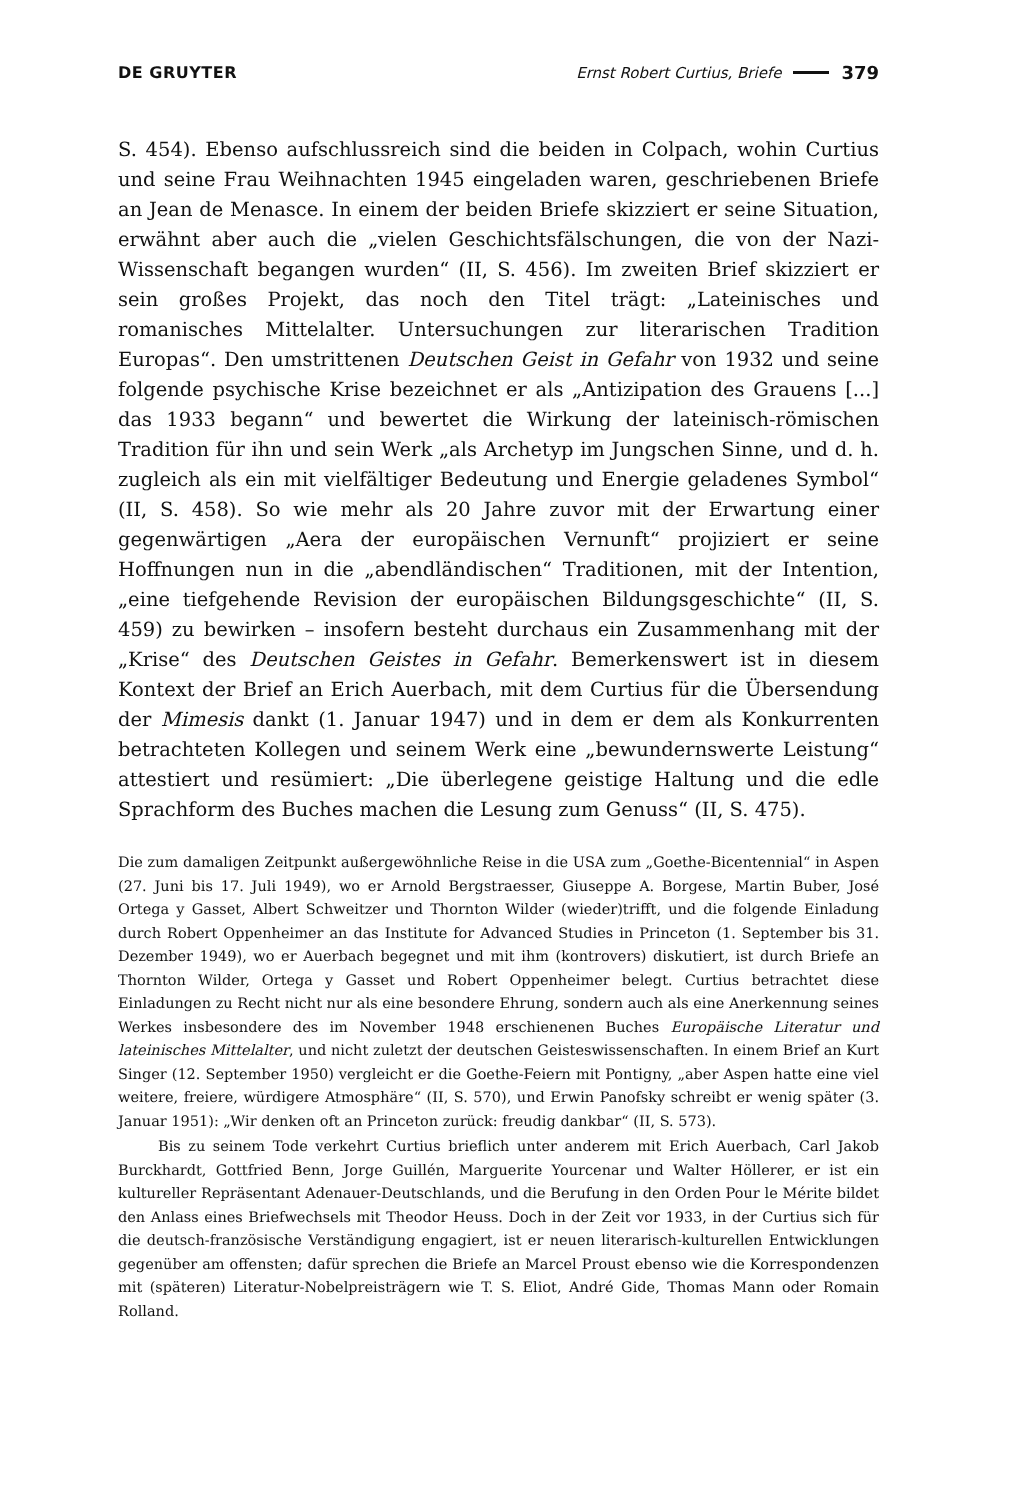DE GRUYTER Ernst Robert Curtius, Briefe 379
S. 454). Ebenso aufschlussreich sind die beiden in Colpach, wohin Curtius und seine Frau Weihnachten 1945 eingeladen waren, geschriebenen Briefe an Jean de Menasce. In einem der beiden Briefe skizziert er seine Situation, erwähnt aber auch die „vielen Geschichtsfälschungen, die von der Nazi-Wissenschaft begangen wurden“ (II, S. 456). Im zweiten Brief skizziert er sein großes Projekt, das noch den Titel trägt: „Lateinisches und romanisches Mittelalter. Untersuchungen zur literarischen Tradition Europas“. Den umstrittenen Deutschen Geist in Gefahr von 1932 und seine folgende psychische Krise bezeichnet er als „Antizipation des Grauens [...] das 1933 begann“ und bewertet die Wirkung der lateinisch-römischen Tradition für ihn und sein Werk „als Archetyp im Jungschen Sinne, und d. h. zugleich als ein mit vielfältiger Bedeutung und Energie geladenes Symbol“ (II, S. 458). So wie mehr als 20 Jahre zuvor mit der Erwartung einer gegenwärtigen „Aera der europäischen Vernunft“ projiziert er seine Hoffnungen nun in die „abendländischen“ Traditionen, mit der Intention, „eine tiefgehende Revision der europäischen Bildungsgeschichte“ (II, S. 459) zu bewirken – insofern besteht durchaus ein Zusammenhang mit der „Krise“ des Deutschen Geistes in Gefahr. Bemerkenswert ist in diesem Kontext der Brief an Erich Auerbach, mit dem Curtius für die Übersendung der Mimesis dankt (1. Januar 1947) und in dem er dem als Konkurrenten betrachteten Kollegen und seinem Werk eine „bewundernswerte Leistung“ attestiert und resümiert: „Die überlegene geistige Haltung und die edle Sprachform des Buches machen die Lesung zum Genuss“ (II, S. 475).
Die zum damaligen Zeitpunkt außergewöhnliche Reise in die USA zum „Goethe-Bicentennial“ in Aspen (27. Juni bis 17. Juli 1949), wo er Arnold Bergstraesser, Giuseppe A. Borgese, Martin Buber, José Ortega y Gasset, Albert Schweitzer und Thornton Wilder (wieder)trifft, und die folgende Einladung durch Robert Oppenheimer an das Institute for Advanced Studies in Princeton (1. September bis 31. Dezember 1949), wo er Auerbach begegnet und mit ihm (kontrovers) diskutiert, ist durch Briefe an Thornton Wilder, Ortega y Gasset und Robert Oppenheimer belegt. Curtius betrachtet diese Einladungen zu Recht nicht nur als eine besondere Ehrung, sondern auch als eine Anerkennung seines Werkes insbesondere des im November 1948 erschienenen Buches Europäische Literatur und lateinisches Mittelalter, und nicht zuletzt der deutschen Geisteswissenschaften. In einem Brief an Kurt Singer (12. September 1950) vergleicht er die Goethe-Feiern mit Pontigny, „aber Aspen hatte eine viel weitere, freiere, würdigere Atmosphäre“ (II, S. 570), und Erwin Panofsky schreibt er wenig später (3. Januar 1951): „Wir denken oft an Princeton zurück: freudig dankbar“ (II, S. 573).
Bis zu seinem Tode verkehrt Curtius brieflich unter anderem mit Erich Auerbach, Carl Jakob Burckhardt, Gottfried Benn, Jorge Guillén, Marguerite Yourcenar und Walter Höllerer, er ist ein kultureller Repräsentant Adenauer-Deutschlands, und die Berufung in den Orden Pour le Mérite bildet den Anlass eines Briefwechsels mit Theodor Heuss. Doch in der Zeit vor 1933, in der Curtius sich für die deutsch-französische Verständigung engagiert, ist er neuen literarisch-kulturellen Entwicklungen gegenüber am offensten; dafür sprechen die Briefe an Marcel Proust ebenso wie die Korrespondenzen mit (späteren) Literatur-Nobelpreisträgern wie T. S. Eliot, André Gide, Thomas Mann oder Romain Rolland.